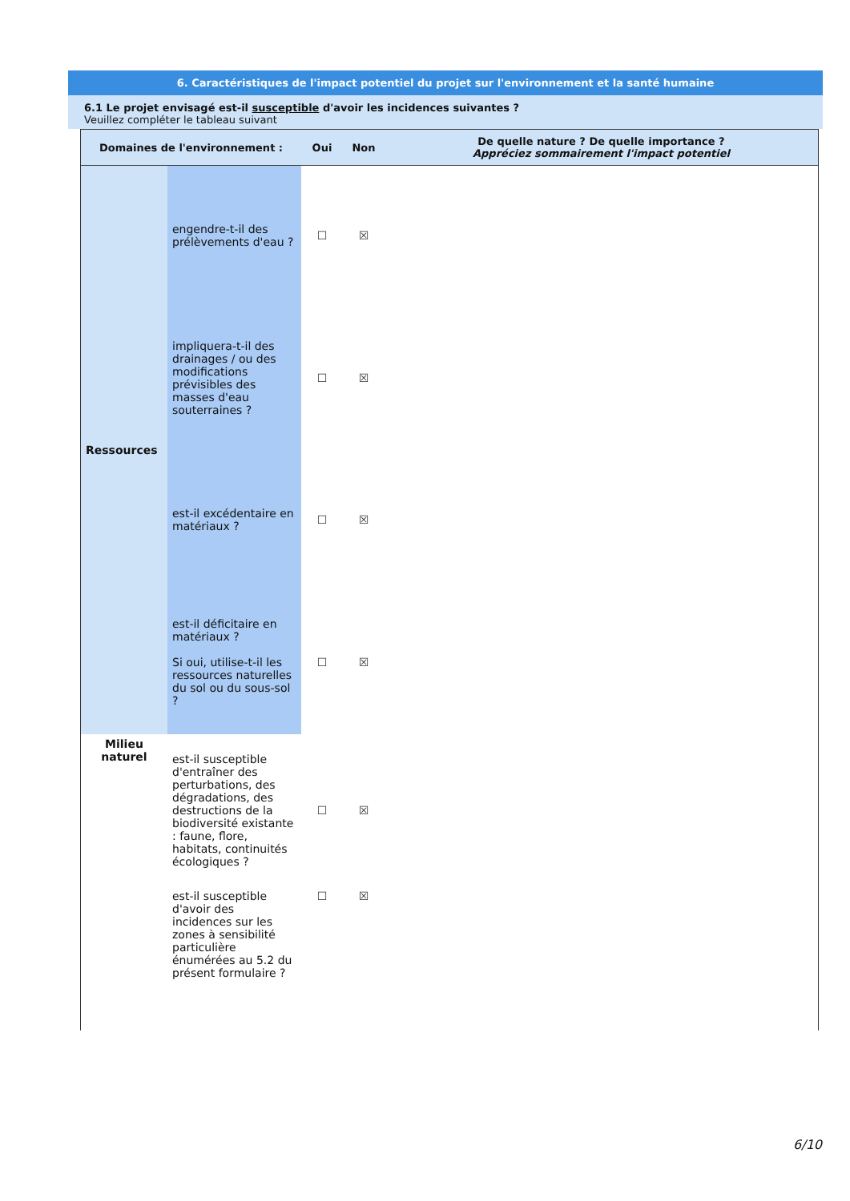6. Caractéristiques de l'impact potentiel du projet sur l'environnement et la santé humaine
6.1 Le projet envisagé est-il susceptible d'avoir les incidences suivantes ?
Veuillez compléter le tableau suivant
| Domaines de l'environnement : | | Oui | Non | De quelle nature ? De quelle importance ? Appréciez sommairement l'impact potentiel |
| --- | --- | --- | --- | --- |
| Ressources | engendre-t-il des prélèvements d'eau ? | ☐ | ☒ | |
| | impliquera-t-il des drainages / ou des modifications prévisibles des masses d'eau souterraines ? | ☐ | ☒ | |
| | est-il excédentaire en matériaux ? | ☐ | ☒ | |
| | est-il déficitaire en matériaux ? Si oui, utilise-t-il les ressources naturelles du sol ou du sous-sol ? | ☐ | ☒ | |
| Milieu naturel | est-il susceptible d'entraîner des perturbations, des dégradations, des destructions de la biodiversité existante : faune, flore, habitats, continuités écologiques ? | ☐ | ☒ | |
| | est-il susceptible d'avoir des incidences sur les zones à sensibilité particulière énumérées au 5.2 du présent formulaire ? | ☐ | ☒ | |
6/10